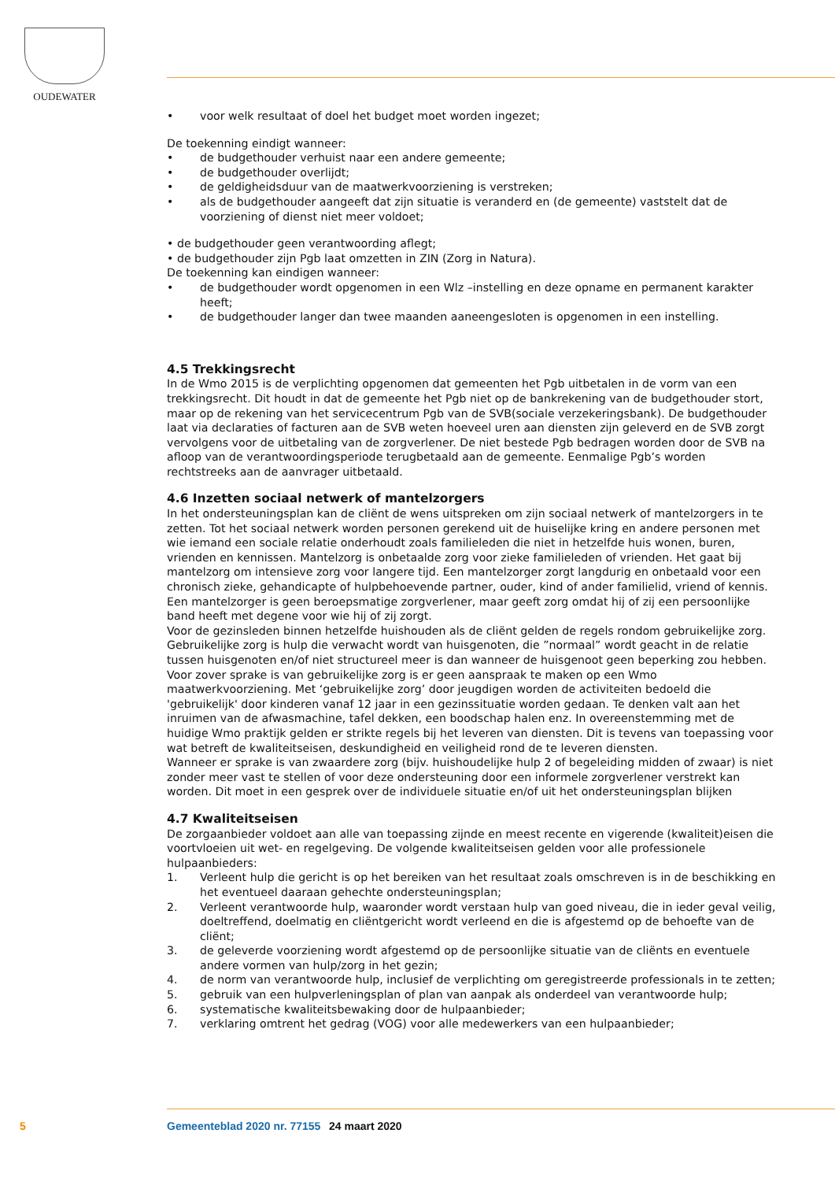OUDEWATER
• voor welk resultaat of doel het budget moet worden ingezet;
De toekenning eindigt wanneer:
• de budgethouder verhuist naar een andere gemeente;
• de budgethouder overlijdt;
• de geldigheidsduur van de maatwerkvoorziening is verstreken;
• als de budgethouder aangeeft dat zijn situatie is veranderd en (de gemeente) vaststelt dat de voorziening of dienst niet meer voldoet;
• de budgethouder geen verantwoording aflegt;
• de budgethouder zijn Pgb laat omzetten in ZIN (Zorg in Natura).
De toekenning kan eindigen wanneer:
• de budgethouder wordt opgenomen in een Wlz –instelling en deze opname en permanent karakter heeft;
• de budgethouder langer dan twee maanden aaneengesloten is opgenomen in een instelling.
4.5 Trekkingsrecht
In de Wmo 2015 is de verplichting opgenomen dat gemeenten het Pgb uitbetalen in de vorm van een trekkingsrecht. Dit houdt in dat de gemeente het Pgb niet op de bankrekening van de budgethouder stort, maar op de rekening van het servicecentrum Pgb van de SVB(sociale verzekeringsbank). De budgethouder laat via declaraties of facturen aan de SVB weten hoeveel uren aan diensten zijn geleverd en de SVB zorgt vervolgens voor de uitbetaling van de zorgverlener. De niet bestede Pgb bedragen worden door de SVB na afloop van de verantwoordingsperiode terugbetaald aan de gemeente. Eenmalige Pgb’s worden rechtstreeks aan de aanvrager uitbetaald.
4.6 Inzetten sociaal netwerk of mantelzorgers
In het ondersteuningsplan kan de cliënt de wens uitspreken om zijn sociaal netwerk of mantelzorgers in te zetten. Tot het sociaal netwerk worden personen gerekend uit de huiselijke kring en andere personen met wie iemand een sociale relatie onderhoudt zoals familieleden die niet in hetzelfde huis wonen, buren, vrienden en kennissen. Mantelzorg is onbetaalde zorg voor zieke familieleden of vrienden. Het gaat bij mantelzorg om intensieve zorg voor langere tijd. Een mantelzorger zorgt langdurig en onbetaald voor een chronisch zieke, gehandicapte of hulpbehoevende partner, ouder, kind of ander familielid, vriend of kennis. Een mantelzorger is geen beroepsmatige zorgverlener, maar geeft zorg omdat hij of zij een persoonlijke band heeft met degene voor wie hij of zij zorgt.
Voor de gezinsleden binnen hetzelfde huishouden als de cliënt gelden de regels rondom gebruikelijke zorg. Gebruikelijke zorg is hulp die verwacht wordt van huisgenoten, die ”normaal” wordt geacht in de relatie tussen huisgenoten en/of niet structureel meer is dan wanneer de huisgenoot geen beperking zou hebben. Voor zover sprake is van gebruikelijke zorg is er geen aanspraak te maken op een Wmo maatwerkvoorziening. Met ‘gebruikelijke zorg’ door jeugdigen worden de activiteiten bedoeld die 'gebruikelijk' door kinderen vanaf 12 jaar in een gezinssituatie worden gedaan. Te denken valt aan het inruimen van de afwasmachine, tafel dekken, een boodschap halen enz. In overeenstemming met de huidige Wmo praktijk gelden er strikte regels bij het leveren van diensten. Dit is tevens van toepassing voor wat betreft de kwaliteitseisen, deskundigheid en veiligheid rond de te leveren diensten.
Wanneer er sprake is van zwaardere zorg (bijv. huishoudelijke hulp 2 of begeleiding midden of zwaar) is niet zonder meer vast te stellen of voor deze ondersteuning door een informele zorgverlener verstrekt kan worden. Dit moet in een gesprek over de individuele situatie en/of uit het ondersteuningsplan blijken
4.7 Kwaliteitseisen
De zorgaanbieder voldoet aan alle van toepassing zijnde en meest recente en vigerende (kwaliteit)eisen die voortvloeien uit wet- en regelgeving. De volgende kwaliteitseisen gelden voor alle professionele hulpaanbieders:
1. Verleent hulp die gericht is op het bereiken van het resultaat zoals omschreven is in de beschikking en het eventueel daaraan gehechte ondersteuningsplan;
2. Verleent verantwoorde hulp, waaronder wordt verstaan hulp van goed niveau, die in ieder geval veilig, doeltreffend, doelmatig en cliëntgericht wordt verleend en die is afgestemd op de behoefte van de cliënt;
3. de geleverde voorziening wordt afgestemd op de persoonlijke situatie van de cliënts en eventuele andere vormen van hulp/zorg in het gezin;
4. de norm van verantwoorde hulp, inclusief de verplichting om geregistreerde professionals in te zetten;
5. gebruik van een hulpverleningsplan of plan van aanpak als onderdeel van verantwoorde hulp;
6. systematische kwaliteitsbewaking door de hulpaanbieder;
7. verklaring omtrent het gedrag (VOG) voor alle medewerkers van een hulpaanbieder;
5 Gemeenteblad 2020 nr. 77155 24 maart 2020